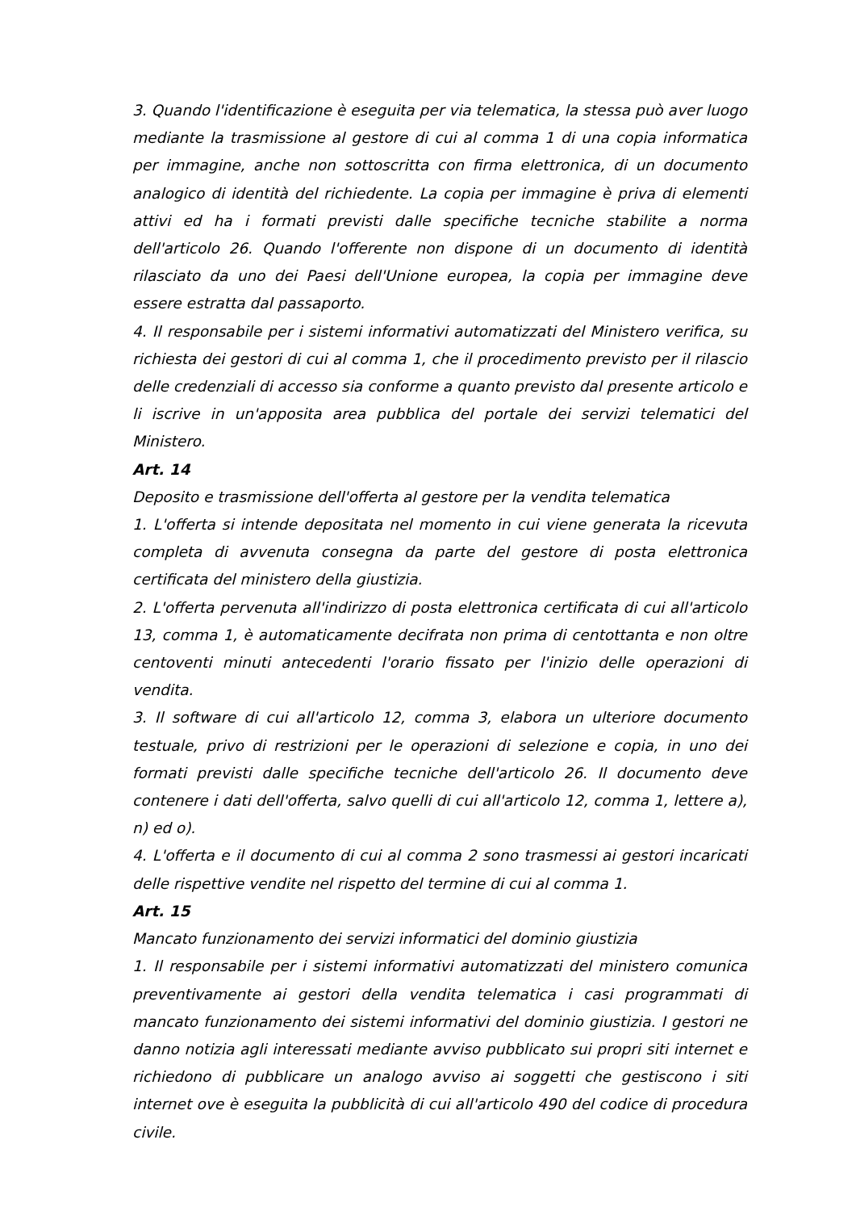3. Quando l'identificazione è eseguita per via telematica, la stessa può aver luogo mediante la trasmissione al gestore di cui al comma 1 di una copia informatica per immagine, anche non sottoscritta con firma elettronica, di un documento analogico di identità del richiedente. La copia per immagine è priva di elementi attivi ed ha i formati previsti dalle specifiche tecniche stabilite a norma dell'articolo 26. Quando l'offerente non dispone di un documento di identità rilasciato da uno dei Paesi dell'Unione europea, la copia per immagine deve essere estratta dal passaporto.
4. Il responsabile per i sistemi informativi automatizzati del Ministero verifica, su richiesta dei gestori di cui al comma 1, che il procedimento previsto per il rilascio delle credenziali di accesso sia conforme a quanto previsto dal presente articolo e li iscrive in un'apposita area pubblica del portale dei servizi telematici del Ministero.
Art. 14
Deposito e trasmissione dell'offerta al gestore per la vendita telematica
1. L'offerta si intende depositata nel momento in cui viene generata la ricevuta completa di avvenuta consegna da parte del gestore di posta elettronica certificata del ministero della giustizia.
2. L'offerta pervenuta all'indirizzo di posta elettronica certificata di cui all'articolo 13, comma 1, è automaticamente decifrata non prima di centottanta e non oltre centoventi minuti antecedenti l'orario fissato per l'inizio delle operazioni di vendita.
3. Il software di cui all'articolo 12, comma 3, elabora un ulteriore documento testuale, privo di restrizioni per le operazioni di selezione e copia, in uno dei formati previsti dalle specifiche tecniche dell'articolo 26. Il documento deve contenere i dati dell'offerta, salvo quelli di cui all'articolo 12, comma 1, lettere a), n) ed o).
4. L'offerta e il documento di cui al comma 2 sono trasmessi ai gestori incaricati delle rispettive vendite nel rispetto del termine di cui al comma 1.
Art. 15
Mancato funzionamento dei servizi informatici del dominio giustizia
1. Il responsabile per i sistemi informativi automatizzati del ministero comunica preventivamente ai gestori della vendita telematica i casi programmati di mancato funzionamento dei sistemi informativi del dominio giustizia. I gestori ne danno notizia agli interessati mediante avviso pubblicato sui propri siti internet e richiedono di pubblicare un analogo avviso ai soggetti che gestiscono i siti internet ove è eseguita la pubblicità di cui all'articolo 490 del codice di procedura civile.